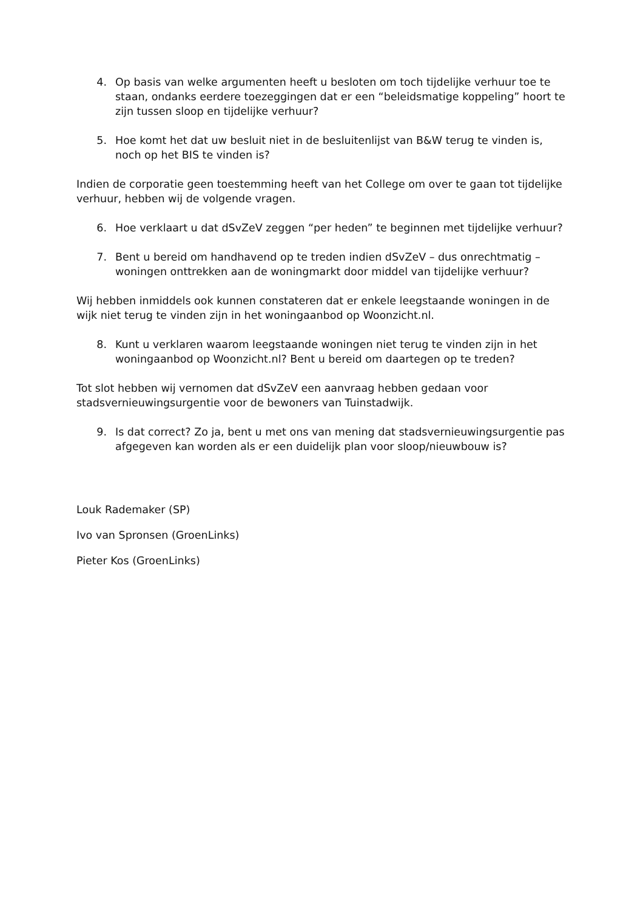4. Op basis van welke argumenten heeft u besloten om toch tijdelijke verhuur toe te staan, ondanks eerdere toezeggingen dat er een “beleidsmatige koppeling” hoort te zijn tussen sloop en tijdelijke verhuur?
5. Hoe komt het dat uw besluit niet in de besluitenlijst van B&W terug te vinden is, noch op het BIS te vinden is?
Indien de corporatie geen toestemming heeft van het College om over te gaan tot tijdelijke verhuur, hebben wij de volgende vragen.
6. Hoe verklaart u dat dSvZeV zeggen “per heden” te beginnen met tijdelijke verhuur?
7. Bent u bereid om handhavend op te treden indien dSvZeV – dus onrechtmatig – woningen onttrekken aan de woningmarkt door middel van tijdelijke verhuur?
Wij hebben inmiddels ook kunnen constateren dat er enkele leegstaande woningen in de wijk niet terug te vinden zijn in het woningaanbod op Woonzicht.nl.
8. Kunt u verklaren waarom leegstaande woningen niet terug te vinden zijn in het woningaanbod op Woonzicht.nl? Bent u bereid om daartegen op te treden?
Tot slot hebben wij vernomen dat dSvZeV een aanvraag hebben gedaan voor stadsvernieuwingsurgentie voor de bewoners van Tuinstadwijk.
9. Is dat correct? Zo ja, bent u met ons van mening dat stadsvernieuwingsurgentie pas afgegeven kan worden als er een duidelijk plan voor sloop/nieuwbouw is?
Louk Rademaker (SP)
Ivo van Spronsen (GroenLinks)
Pieter Kos (GroenLinks)